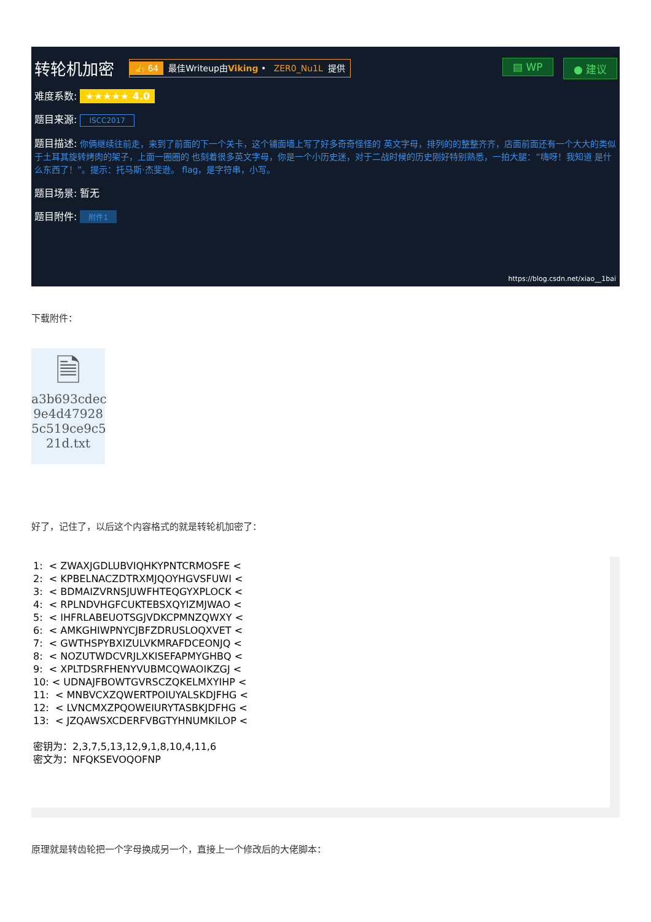转轮机加密 👍 64 最佳Writeup由Viking • ZER0_Nu1L 提供
▤ WP ● 建议
难度系数: ★★★★★ 4.0
题目来源: ISCC2017
题目描述: 你俩继续往前走，来到了前面的下一个关卡，这个铺面墙上写了好多奇奇怪怪的 英文字母，排列的的整整齐齐，店面前面还有一个大大的类似于土耳其旋转烤肉的架子，上面一圈圈的 也刻着很多英文字母，你是一个小历史迷，对于二战时候的历史刚好特别熟悉，一拍大腿：“嗨呀！我知道 是什么东西了！”。提示：托马斯·杰斐逊。 flag，是字符串，小写。
题目场景: 暂无
题目附件: 附件1
https://blog.csdn.net/xiao__1bai
下载附件：
🗎
a3b693cdec 9e4d47928 5c519ce9c5 21d.txt
好了，记住了，以后这个内容格式的就是转轮机加密了：
1: < ZWAXJGDLUBVIQHKYPNTCRMOSFE < 2: < KPBELNACZDTRXMJQOYHGVSFUWI < 3: < BDMAIZVRNSJUWFHTEQGYXPLOCK < 4: < RPLNDVHGFCUKTEBSXQYIZMJWAO < 5: < IHFRLABEUOTSGJVDKCPMNZQWXY < 6: < AMKGHIWPNYCJBFZDRUSLOQXVET < 7: < GWTHSPYBXIZULVKMRAFDCEONJQ < 8: < NOZUTWDCVRJLXKISEFAPMYGHBQ < 9: < XPLTDSRFHENYVUBMCQWAOIKZGJ < 10: < UDNAJFBOWTGVRSCZQKELMXYIHP < 11: < MNBVCXZQWERTPOIUYALSKDJFHG < 12: < LVNCMXZPQOWEIURYTASBKJDFHG < 13: < JZQAWSXCDERFVBGTYHNUMKILOP < 密钥为：2,3,7,5,13,12,9,1,8,10,4,11,6 密文为：NFQKSEVOQOFNP
原理就是转齿轮把一个字母换成另一个，直接上一个修改后的大佬脚本：